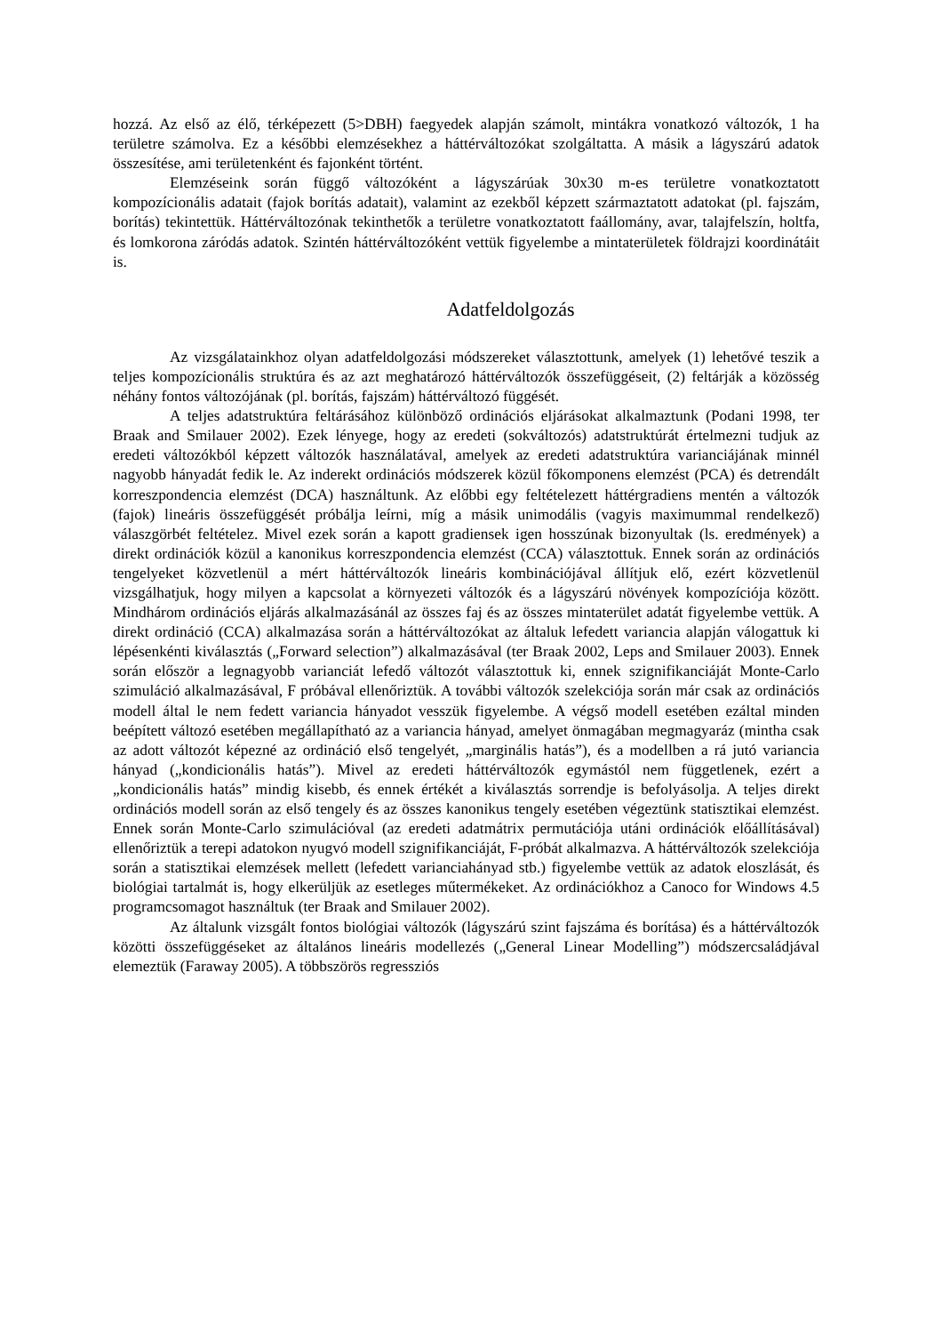hozzá. Az első az élő, térképezett (5>DBH) faegyedek alapján számolt, mintákra vonatkozó változók, 1 ha területre számolva. Ez a későbbi elemzésekhez a háttérváltozókat szolgáltatta. A másik a lágyszárú adatok összesítése, ami területenként és fajonként történt.
Elemzéseink során függő változóként a lágyszárúak 30x30 m-es területre vonatkoztatott kompozícionális adatait (fajok borítás adatait), valamint az ezekből képzett származtatott adatokat (pl. fajszám, borítás) tekintettük. Háttérváltozónak tekinthetők a területre vonatkoztatott faállomány, avar, talajfelszín, holtfa, és lomkorona záródás adatok. Szintén háttérváltozóként vettük figyelembe a mintaterületek földrajzi koordinátáit is.
Adatfeldolgozás
Az vizsgálatainkhoz olyan adatfeldolgozási módszereket választottunk, amelyek (1) lehetővé teszik a teljes kompozícionális struktúra és az azt meghatározó háttérváltozók összefüggéseit, (2) feltárják a közösség néhány fontos változójának (pl. borítás, fajszám) háttérváltozó függését.
A teljes adatstruktúra feltárásához különböző ordinációs eljárásokat alkalmaztunk (Podani 1998, ter Braak and Smilauer 2002). Ezek lényege, hogy az eredeti (sokváltozós) adatstruktúrát értelmezni tudjuk az eredeti változókból képzett változók használatával, amelyek az eredeti adatstruktúra varianciájának minnél nagyobb hányadát fedik le. Az inderekt ordinációs módszerek közül főkomponens elemzést (PCA) és detrendált korreszpondencia elemzést (DCA) használtunk. Az előbbi egy feltételezett háttérgradiens mentén a változók (fajok) lineáris összefüggését próbálja leírni, míg a másik unimodális (vagyis maximummal rendelkező) válaszgörbét feltételez. Mivel ezek során a kapott gradiensek igen hosszúnak bizonyultak (ls. eredmények) a direkt ordinációk közül a kanonikus korreszpondencia elemzést (CCA) választottuk. Ennek során az ordinációs tengelyeket közvetlenül a mért háttérváltozók lineáris kombinációjával állítjuk elő, ezért közvetlenül vizsgálhatjuk, hogy milyen a kapcsolat a környezeti változók és a lágyszárú növények kompozíciója között. Mindhárom ordinációs eljárás alkalmazásánál az összes faj és az összes mintaterület adatát figyelembe vettük. A direkt ordináció (CCA) alkalmazása során a háttérváltozókat az általuk lefedett variancia alapján válogattuk ki lépésenkénti kiválasztás („Forward selection”) alkalmazásával (ter Braak 2002, Leps and Smilauer 2003). Ennek során először a legnagyobb varianciát lefedő változót választottuk ki, ennek szignifikanciáját Monte-Carlo szimuláció alkalmazásával, F próbával ellenőriztük. A további változók szelekciója során már csak az ordinációs modell által le nem fedett variancia hányadot vesszük figyelembe. A végső modell esetében ezáltal minden beépített változó esetében megállapítható az a variancia hányad, amelyet önmagában megmagyaráz (mintha csak az adott változót képezné az ordináció első tengelyét, „marginális hatás”), és a modellben a rá jutó variancia hányad („kondicionális hatás”). Mivel az eredeti háttérváltozók egymástól nem függetlenek, ezért a „kondicionális hatás” mindig kisebb, és ennek értékét a kiválasztás sorrendje is befolyásolja. A teljes direkt ordinációs modell során az első tengely és az összes kanonikus tengely esetében végeztünk statisztikai elemzést. Ennek során Monte-Carlo szimulációval (az eredeti adatmátrix permutációja utáni ordinációk előállításával) ellenőriztük a terepi adatokon nyugvó modell szignifikanciáját, F-próbát alkalmazva. A háttérváltozók szelekciója során a statisztikai elemzések mellett (lefedett varianciahányad stb.) figyelembe vettük az adatok eloszlását, és biológiai tartalmát is, hogy elkerüljük az esetleges műtermékeket. Az ordinációkhoz a Canoco for Windows 4.5 programcsomagot használtuk (ter Braak and Smilauer 2002).
Az általunk vizsgált fontos biológiai változók (lágyszárú szint fajszáma és borítása) és a háttérváltozók közötti összefüggéseket az általános lineáris modellezés („General Linear Modelling”) módszercsaládjával elemeztük (Faraway 2005). A többszörös regressziós